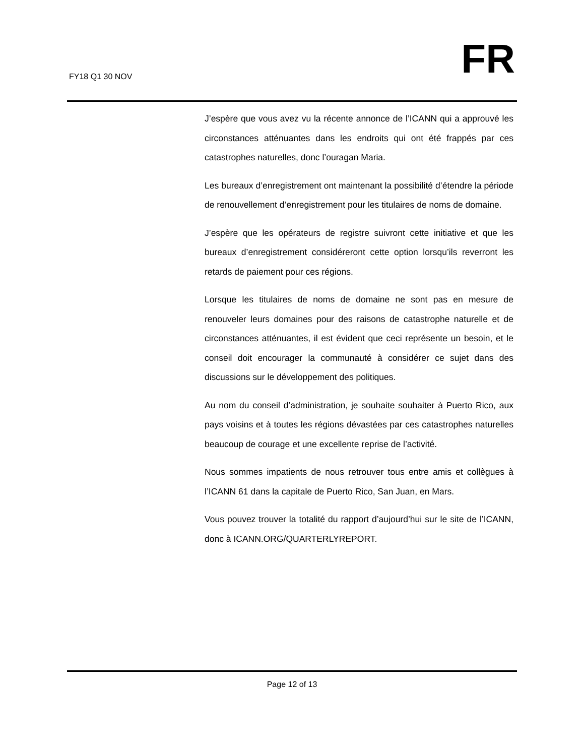FY18 Q1 30 NOV FR
J’espère que vous avez vu la récente annonce de l’ICANN qui a approuvé les circonstances atténuantes dans les endroits qui ont été frappés par ces catastrophes naturelles, donc l’ouragan Maria.
Les bureaux d’enregistrement ont maintenant la possibilité d’étendre la période de renouvellement d’enregistrement pour les titulaires de noms de domaine.
J’espère que les opérateurs de registre suivront cette initiative et que les bureaux d’enregistrement considéreront cette option lorsqu’ils reverront les retards de paiement pour ces régions.
Lorsque les titulaires de noms de domaine ne sont pas en mesure de renouveler leurs domaines pour des raisons de catastrophe naturelle et de circonstances atténuantes, il est évident que ceci représente un besoin, et le conseil doit encourager la communauté à considérer ce sujet dans des discussions sur le développement des politiques.
Au nom du conseil d’administration, je souhaite souhaiter à Puerto Rico, aux pays voisins et à toutes les régions dévastées par ces catastrophes naturelles beaucoup de courage et une excellente reprise de l’activité.
Nous sommes impatients de nous retrouver tous entre amis et collègues à l’ICANN 61 dans la capitale de Puerto Rico, San Juan, en Mars.
Vous pouvez trouver la totalité du rapport d’aujourd’hui sur le site de l’ICANN, donc à ICANN.ORG/QUARTERLYREPORT.
Page 12 of 13